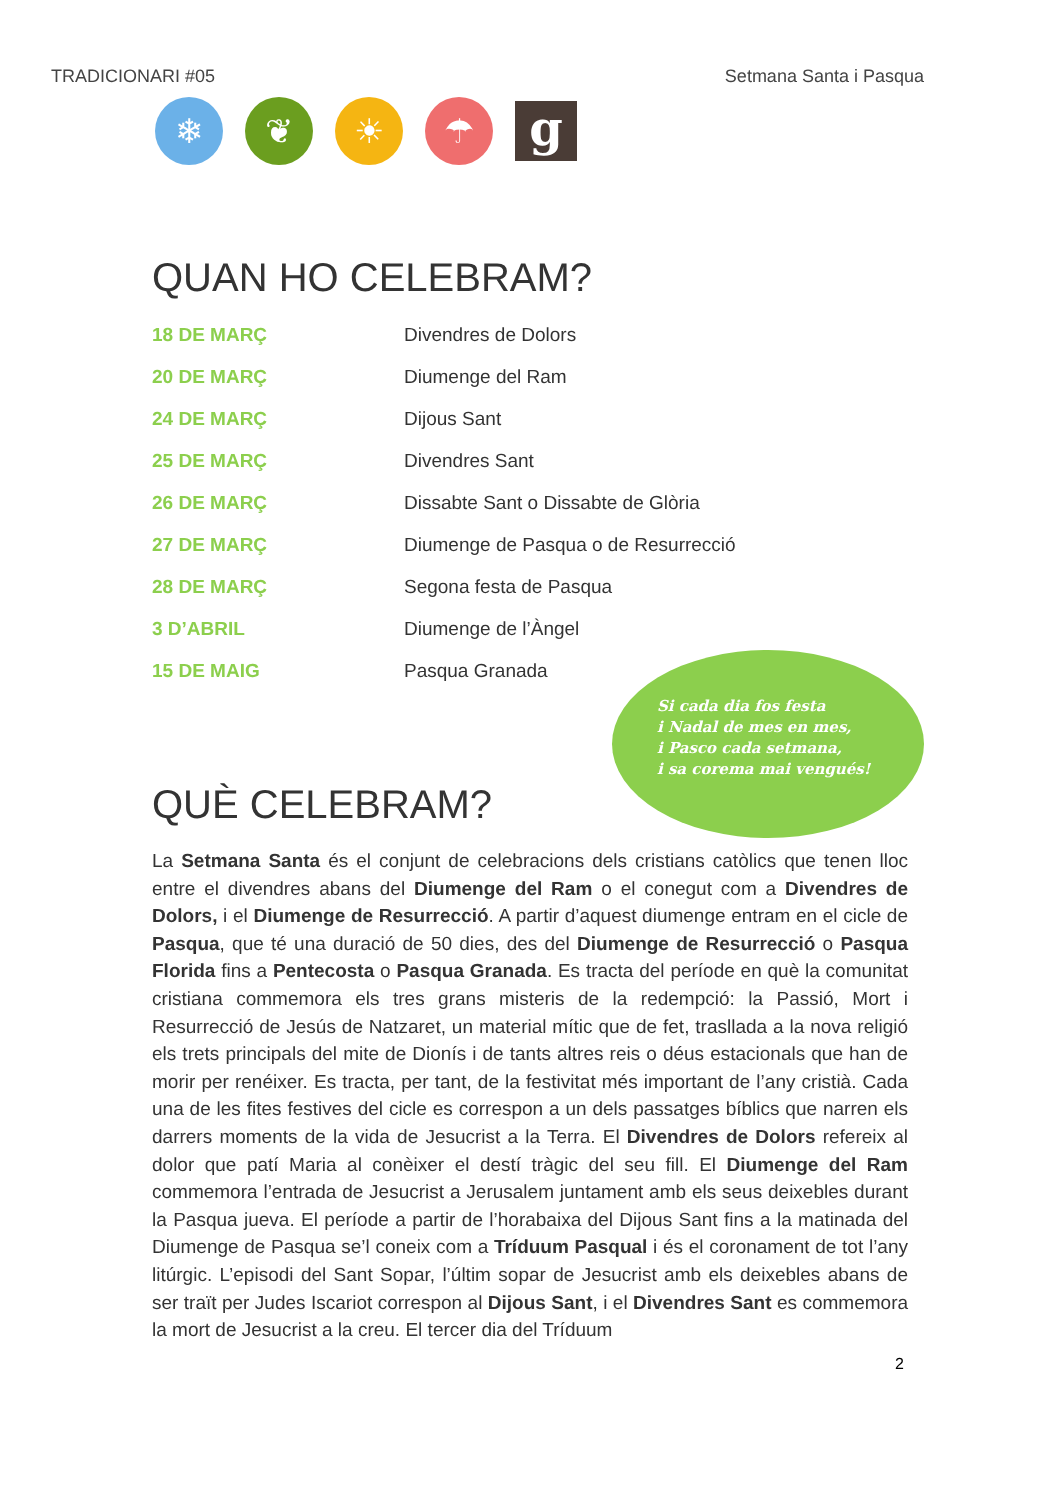TRADICIONARI #05 Setmana Santa i Pasqua
❄ ❦ ☀ ☂
g
QUAN HO CELEBRAM?
| 18 DE MARÇ | Divendres de Dolors |
| 20 DE MARÇ | Diumenge del Ram |
| 24 DE MARÇ | Dijous Sant |
| 25 DE MARÇ | Divendres Sant |
| 26 DE MARÇ | Dissabte Sant o Dissabte de Glòria |
| 27 DE MARÇ | Diumenge de Pasqua o de Resurrecció |
| 28 DE MARÇ | Segona festa de Pasqua |
| 3 D’ABRIL | Diumenge de l’Àngel |
| 15 DE MAIG | Pasqua Granada |
Si cada dia fos festa
i Nadal de mes en mes,
i Pasco cada setmana,
i sa corema mai vengués!
QUÈ CELEBRAM?
La Setmana Santa és el conjunt de celebracions dels cristians catòlics que tenen lloc entre el divendres abans del Diumenge del Ram o el conegut com a Divendres de Dolors, i el Diumenge de Resurrecció. A partir d’aquest diumenge entram en el cicle de Pasqua, que té una duració de 50 dies, des del Diumenge de Resurrecció o Pasqua Florida fins a Pentecosta o Pasqua Granada. Es tracta del període en què la comunitat cristiana commemora els tres grans misteris de la redempció: la Passió, Mort i Resurrecció de Jesús de Natzaret, un material mític que de fet, traslla­da a la nova religió els trets principals del mite de Dionís i de tants altres reis o déus estacionals que han de morir per renéixer. Es tracta, per tant, de la festivitat més important de l’any cristià. Cada una de les fites festives del cicle es correspon a un dels passatges bíblics que narren els darrers moments de la vida de Jesucrist a la Terra. El Divendres de Dolors refereix al dolor que patí Maria al conèixer el destí tràgic del seu fill. El Diumenge del Ram commemora l’entrada de Jesucrist a Jerusalem juntament amb els seus deixebles durant la Pasqua jueva. El període a partir de l’horabaixa del Dijous Sant fins a la matinada del Diumenge de Pasqua se’l coneix com a Tríduum Pasqual i és el coronament de tot l’any litúrgic. L’episodi del Sant Sopar, l’últim sopar de Jesucrist amb els deixebles abans de ser traït per Judes Iscariot correspon al Dijous Sant, i el Divendres Sant es commemora la mort de Jesucrist a la creu. El tercer dia del Tríduum
2